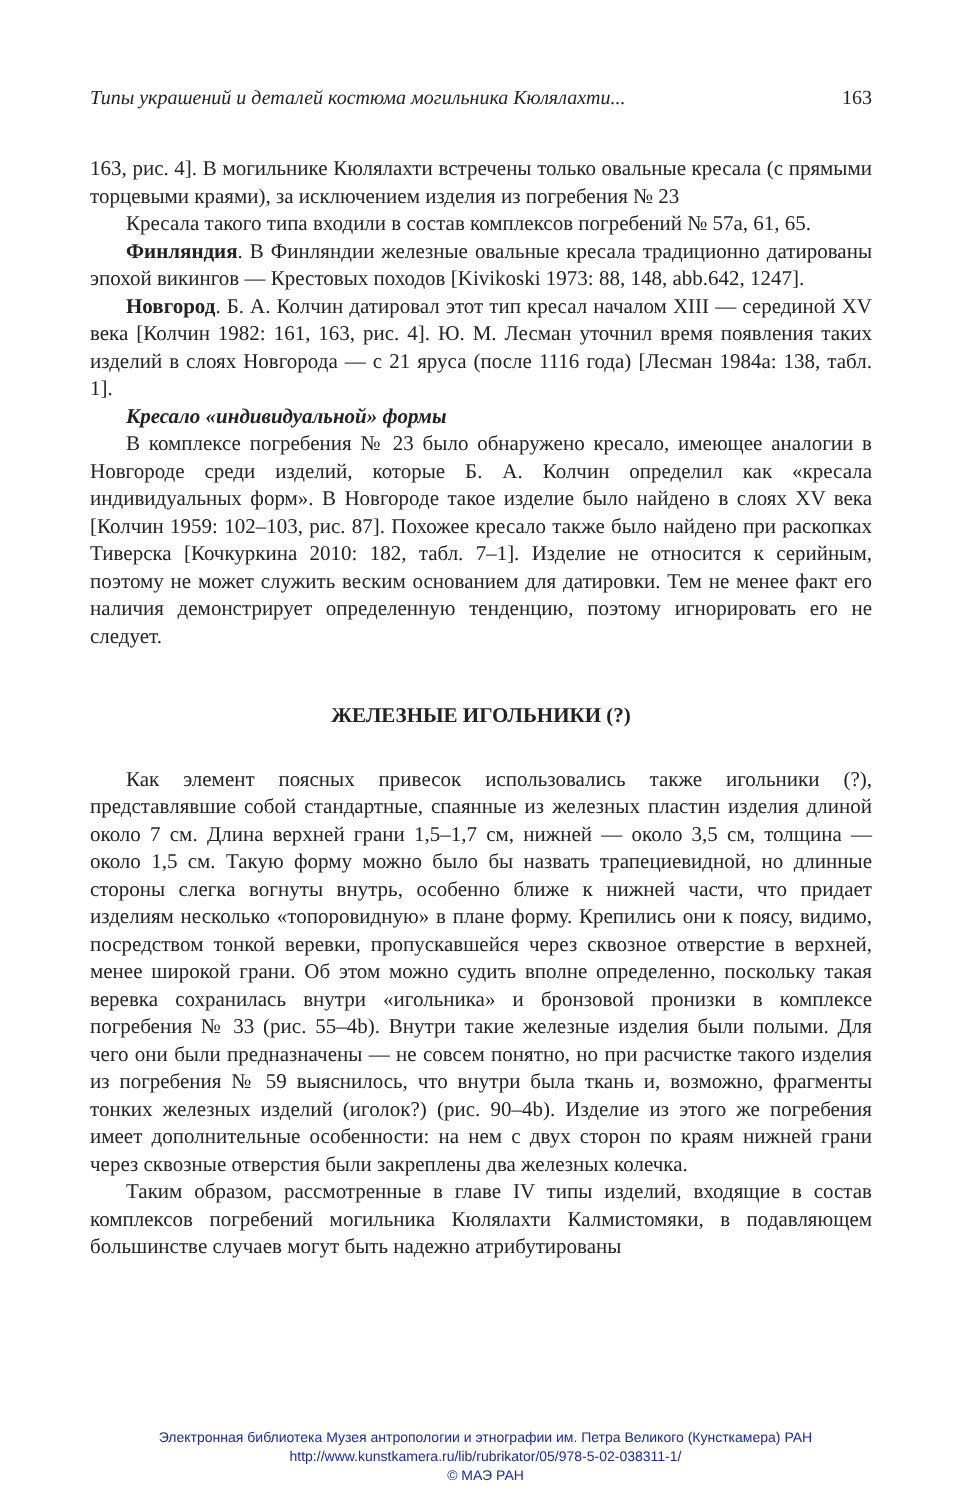Типы украшений и деталей костюма могильника Кюлялахти... 163
163, рис. 4]. В могильнике Кюлялахти встречены только овальные кресала (с прямыми торцевыми краями), за исключением изделия из погребения № 23
Кресала такого типа входили в состав комплексов погребений № 57а, 61, 65.
Финляндия. В Финляндии железные овальные кресала традиционно датированы эпохой викингов — Крестовых походов [Kivikoski 1973: 88, 148, abb.642, 1247].
Новгород. Б. А. Колчин датировал этот тип кресал началом XIII — серединой XV века [Колчин 1982: 161, 163, рис. 4]. Ю. М. Лесман уточнил время появления таких изделий в слоях Новгорода — с 21 яруса (после 1116 года) [Лесман 1984а: 138, табл. 1].
Кресало «индивидуальной» формы
В комплексе погребения № 23 было обнаружено кресало, имеющее аналогии в Новгороде среди изделий, которые Б. А. Колчин определил как «кресала индивидуальных форм». В Новгороде такое изделие было найдено в слоях XV века [Колчин 1959: 102–103, рис. 87]. Похожее кресало также было найдено при раскопках Тиверска [Кочкуркина 2010: 182, табл. 7–1]. Изделие не относится к серийным, поэтому не может служить веским основанием для датировки. Тем не менее факт его наличия демонстрирует определенную тенденцию, поэтому игнорировать его не следует.
ЖЕЛЕЗНЫЕ ИГОЛЬНИКИ (?)
Как элемент поясных привесок использовались также игольники (?), представлявшие собой стандартные, спаянные из железных пластин изделия длиной около 7 см. Длина верхней грани 1,5–1,7 см, нижней — около 3,5 см, толщина — около 1,5 см. Такую форму можно было бы назвать трапециевидной, но длинные стороны слегка вогнуты внутрь, особенно ближе к нижней части, что придает изделиям несколько «топоровидную» в плане форму. Крепились они к поясу, видимо, посредством тонкой веревки, пропускавшейся через сквозное отверстие в верхней, менее широкой грани. Об этом можно судить вполне определенно, поскольку такая веревка сохранилась внутри «игольника» и бронзовой пронизки в комплексе погребения № 33 (рис. 55–4b). Внутри такие железные изделия были полыми. Для чего они были предназначены — не совсем понятно, но при расчистке такого изделия из погребения № 59 выяснилось, что внутри была ткань и, возможно, фрагменты тонких железных изделий (иголок?) (рис. 90–4b). Изделие из этого же погребения имеет дополнительные особенности: на нем с двух сторон по краям нижней грани через сквозные отверстия были закреплены два железных колечка.
Таким образом, рассмотренные в главе IV типы изделий, входящие в состав комплексов погребений могильника Кюлялахти Калмистомяки, в подавляющем большинстве случаев могут быть надежно атрибутированы
Электронная библиотека Музея антропологии и этнографии им. Петра Великого (Кунсткамера) РАН
http://www.kunstkamera.ru/lib/rubrikator/05/978-5-02-038311-1/
© МАЭ РАН